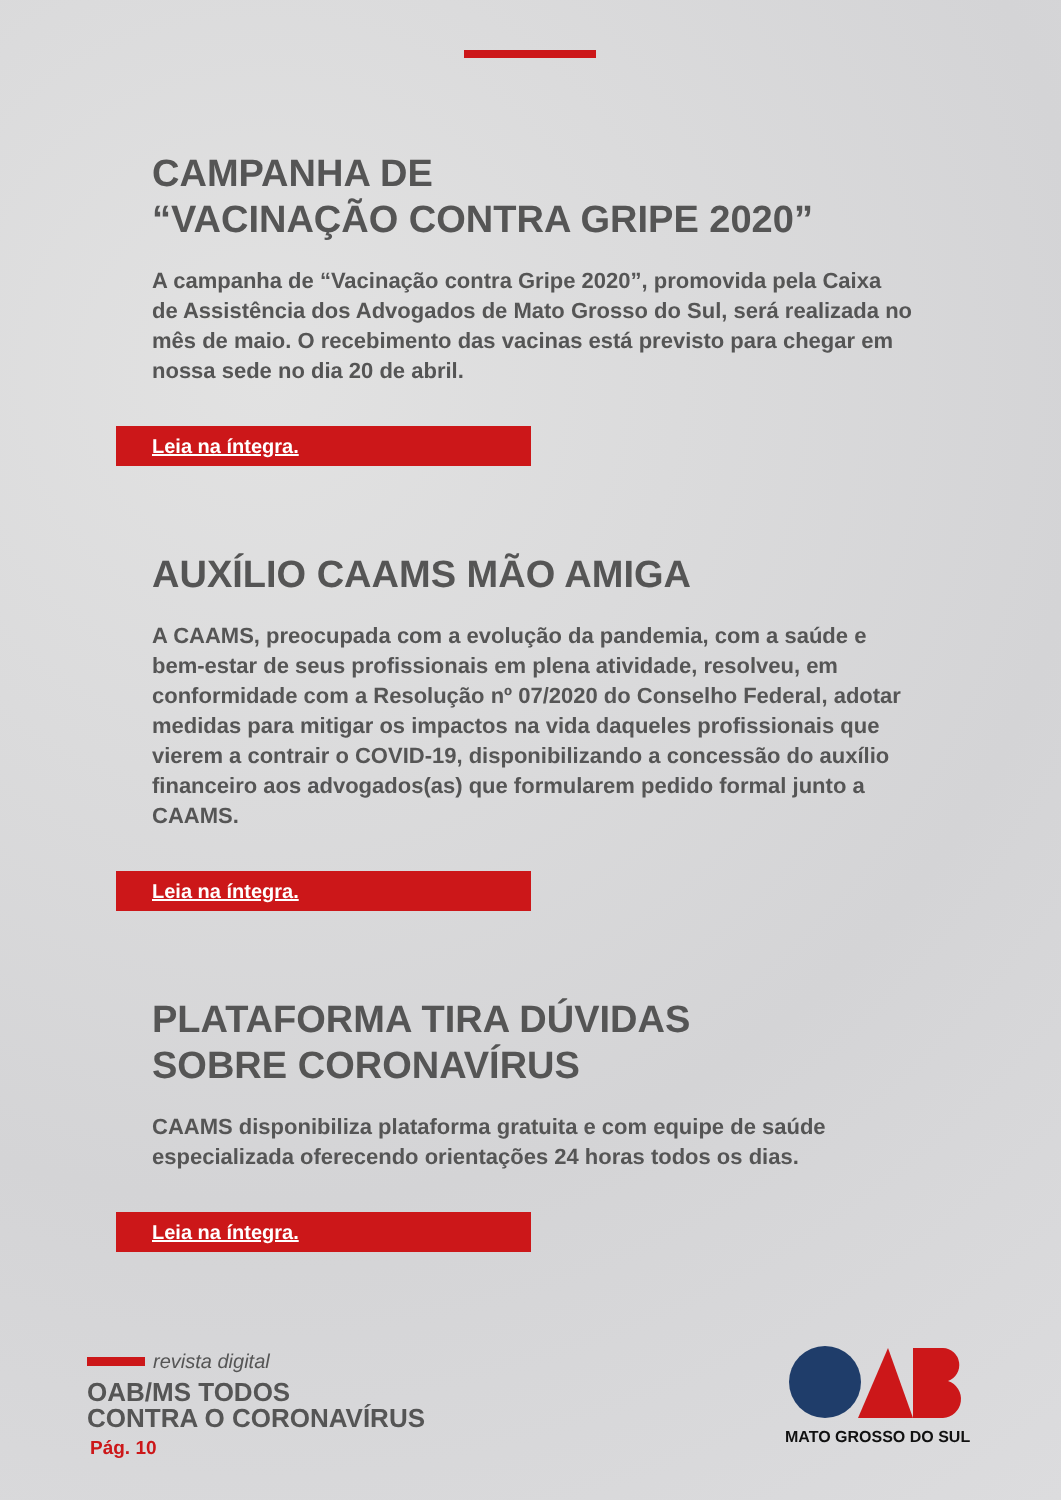CAMPANHA DE
“VACINAÇÃO CONTRA GRIPE 2020”
A campanha de “Vacinação contra Gripe 2020”, promovida pela Caixa de Assistência dos Advogados de Mato Grosso do Sul, será realizada no mês de maio. O recebimento das vacinas está previsto para chegar em nossa sede no dia 20 de abril.
Leia na íntegra.
AUXÍLIO CAAMS MÃO AMIGA
A CAAMS, preocupada com a evolução da pandemia, com a saúde e bem-estar de seus profissionais em plena atividade, resolveu, em conformidade com a Resolução nº 07/2020 do Conselho Federal, adotar medidas para mitigar os impactos na vida daqueles profissionais que vierem a contrair o COVID-19, disponibilizando a concessão do auxílio financeiro aos advogados(as) que formularem pedido formal junto a CAAMS.
Leia na íntegra.
PLATAFORMA TIRA DÚVIDAS
SOBRE CORONAVÍRUS
CAAMS disponibiliza plataforma gratuita e com equipe de saúde especializada oferecendo orientações 24 horas todos os dias.
Leia na íntegra.
revista digital
OAB/MS TODOS
CONTRA O CORONAVÍRUS
Pág. 10
MATO GROSSO DO SUL